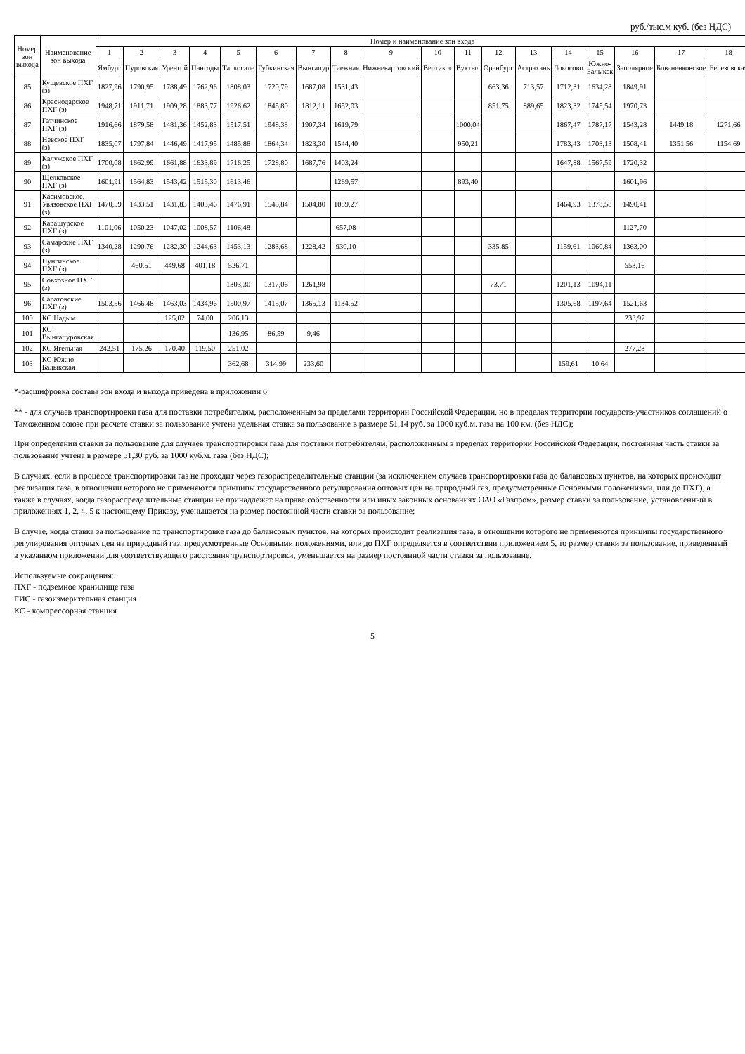руб./тыс.м куб. (без НДС)
| Номер зон выхода | Наименование зон выхода | Номер и наименование зон входа | | | | | | | | | | | | | | | | | |
| --- | --- | --- | --- | --- | --- | --- | --- | --- | --- | --- | --- | --- | --- | --- | --- | --- | --- | --- | --- |
| | | 1 | 2 | 3 | 4 | 5 | 6 | 7 | 8 | 9 | 10 | 11 | 12 | 13 | 14 | 15 | 16 | 17 | 18 |
| | | Ямбург | Пуровская | Уренгой | Пангоды | Таркосале | Губкинская | Вынгапур | Таежная | Нижневартовский | Вертикос | Вуктыл | Оренбург | Астрахань | Локосово | Южно-Балыкск | Заполярное | Бованенковское | Березовская |
| 85 | Кущевское ПХГ (з) | 1827,96 | 1790,95 | 1788,49 | 1762,96 | 1808,03 | 1720,79 | 1687,08 | 1531,43 | | | | 663,36 | 713,57 | 1712,31 | 1634,28 | 1849,91 | | |
| 86 | Краснодарское ПХГ (з) | 1948,71 | 1911,71 | 1909,28 | 1883,77 | 1926,62 | 1845,80 | 1812,11 | 1652,03 | | | | 851,75 | 889,65 | 1823,32 | 1745,54 | 1970,73 | | |
| 87 | Гатчинское ПХГ (з) | 1916,66 | 1879,58 | 1481,36 | 1452,83 | 1517,51 | 1948,38 | 1907,34 | 1619,79 | | | 1000,04 | | | 1867,47 | 1787,17 | 1543,28 | 1449,18 | 1271,66 |
| 88 | Невское ПХГ (з) | 1835,07 | 1797,84 | 1446,49 | 1417,95 | 1485,88 | 1864,34 | 1823,30 | 1544,40 | | | 950,21 | | | 1783,43 | 1703,13 | 1508,41 | 1351,56 | 1154,69 |
| 89 | Калужское ПХГ (з) | 1700,08 | 1662,99 | 1661,88 | 1633,89 | 1716,25 | 1728,80 | 1687,76 | 1403,24 | | | | | | 1647,88 | 1567,59 | 1720,32 | | |
| 90 | Щелковское ПХГ (з) | 1601,91 | 1564,83 | 1543,42 | 1515,30 | 1613,46 | | | 1269,57 | | | 893,40 | | | | | 1601,96 | | |
| 91 | Касимовское, Увязовское ПХГ (з) | 1470,59 | 1433,51 | 1431,83 | 1403,46 | 1476,91 | 1545,84 | 1504,80 | 1089,27 | | | | | | 1464,93 | 1378,58 | 1490,41 | | |
| 92 | Карашурское ПХГ (з) | 1101,06 | 1050,23 | 1047,02 | 1008,57 | 1106,48 | | | 657,08 | | | | | | | | 1127,70 | | |
| 93 | Самарские ПХГ (з) | 1340,28 | 1290,76 | 1282,30 | 1244,63 | 1453,13 | 1283,68 | 1228,42 | 930,10 | | | | 335,85 | | 1159,61 | 1060,84 | 1363,00 | | |
| 94 | Пунгинское ПХГ (з) | | 460,51 | 449,68 | 401,18 | 526,71 | | | | | | | | | | | 553,16 | | |
| 95 | Совхозное ПХГ (з) | | | | | 1303,30 | 1317,06 | 1261,98 | | | | | 73,71 | | 1201,13 | 1094,11 | | | |
| 96 | Саратовские ПХГ (з) | 1503,56 | 1466,48 | 1463,03 | 1434,96 | 1500,97 | 1415,07 | 1365,13 | 1134,52 | | | | | | 1305,68 | 1197,64 | 1521,63 | | |
| 100 | КС Надым | | | 125,02 | 74,00 | 206,13 | | | | | | | | | | | 233,97 | | |
| 101 | КС Вынгапуровская | | | | | 136,95 | 86,59 | 9,46 | | | | | | | | | | | |
| 102 | КС Ягельная | 242,51 | 175,26 | 170,40 | 119,50 | 251,02 | | | | | | | | | | | 277,28 | | |
| 103 | КС Южно-Балыкская | | | | | 362,68 | 314,99 | 233,60 | | | | | | | 159,61 | 10,64 | | | |
*-расшифровка состава зон входа и выхода приведена в приложении 6
** - для случаев транспортировки газа для поставки потребителям, расположенным за пределами территории Российской Федерации, но в пределах территории государств-участников соглашений о Таможенном союзе при расчете ставки за пользование учтена удельная ставка за пользование в размере 51,14 руб. за 1000 куб.м. газа на 100 км. (без НДС);
При определении ставки за пользование для случаев транспортировки газа для поставки потребителям, расположенным в пределах территории Российской Федерации, постоянная часть ставки за пользование учтена в размере 51,30 руб. за 1000 куб.м. газа (без НДС);
В случаях, если в процессе транспортировки газ не проходит через газораспределительные станции (за исключением случаев транспортировки газа до балансовых пунктов, на которых происходит реализация газа, в отношении которого не применяются принципы государственного регулирования оптовых цен на природный газ, предусмотренные Основными положениями, или до ПХГ), а также в случаях, когда газораспределительные станции не принадлежат на праве собственности или иных законных основаниях ОАО «Газпром», размер ставки за пользование, установленный в приложениях 1, 2, 4, 5 к настоящему Приказу, уменьшается на размер постоянной части ставки за пользование;
В случае, когда ставка за пользование по транспортировке газа до балансовых пунктов, на которых происходит реализация газа, в отношении которого не применяются принципы государственного регулирования оптовых цен на природный газ, предусмотренные Основными положениями, или до ПХГ определяется в соответствии приложением 5, то размер ставки за пользование, приведенный в указанном приложении для соответствующего расстояния транспортировки, уменьшается на размер постоянной части ставки за пользование.
Используемые сокращения:
ПХГ - подземное хранилище газа
ГИС - газоизмерительная станция
КС - компрессорная станция
5